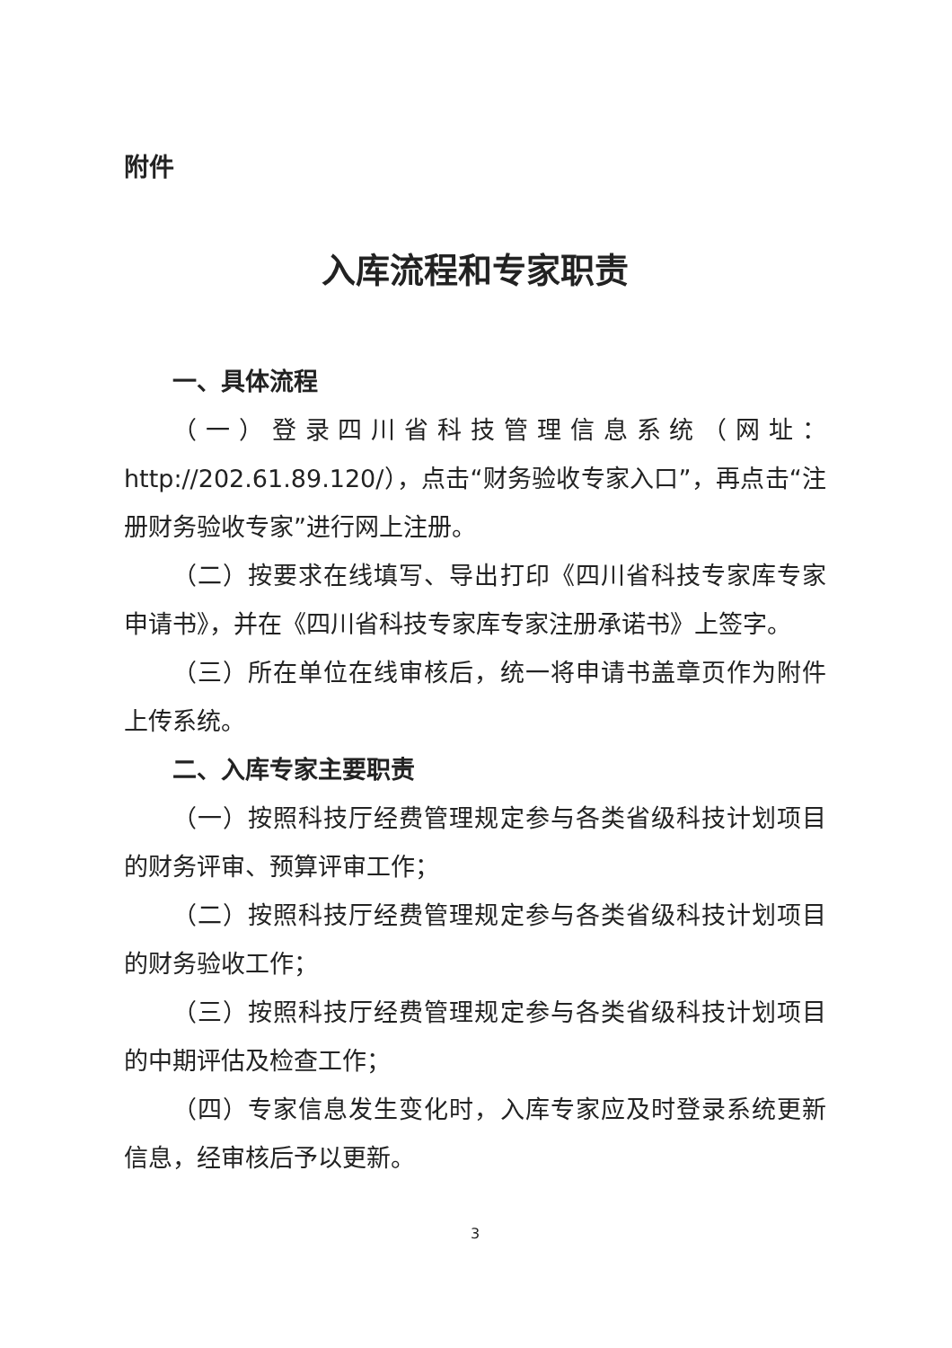附件
入库流程和专家职责
一、具体流程
（一）登录四川省科技管理信息系统（网址：http://202.61.89.120/），点击“财务验收专家入口”，再点击“注册财务验收专家”进行网上注册。
（二）按要求在线填写、导出打印《四川省科技专家库专家申请书》，并在《四川省科技专家库专家注册承诺书》上签字。
（三）所在单位在线审核后，统一将申请书盖章页作为附件上传系统。
二、入库专家主要职责
（一）按照科技厅经费管理规定参与各类省级科技计划项目的财务评审、预算评审工作；
（二）按照科技厅经费管理规定参与各类省级科技计划项目的财务验收工作；
（三）按照科技厅经费管理规定参与各类省级科技计划项目的中期评估及检查工作；
（四）专家信息发生变化时，入库专家应及时登录系统更新信息，经审核后予以更新。
3